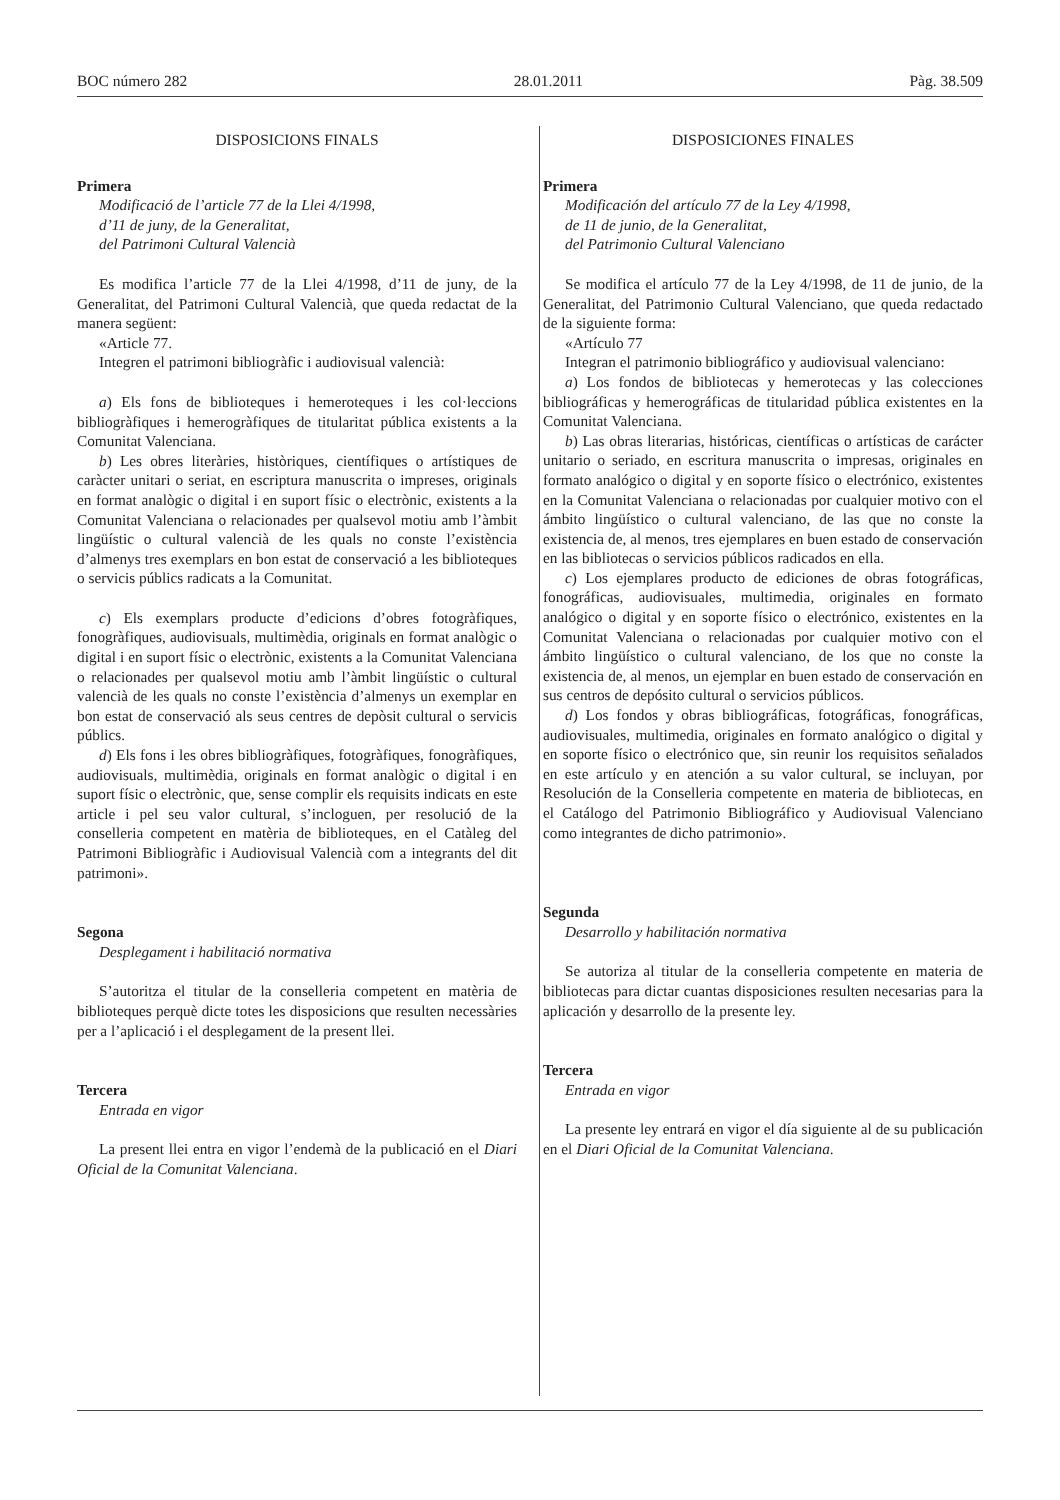BOC número 282 28.01.2011 Pàg. 38.509
DISPOSICIONS FINALS
Primera
Modificació de l’article 77 de la Llei 4/1998,
d’11 de juny, de la Generalitat,
del Patrimoni Cultural Valencià
Es modifica l’article 77 de la Llei 4/1998, d’11 de juny, de la Generalitat, del Patrimoni Cultural Valencià, que queda redactat de la manera següent:
«Article 77.
Integren el patrimoni bibliogràfic i audiovisual valencià:
a) Els fons de biblioteques i hemeroteques i les col·leccions bibliogràfiques i hemerogràfiques de titularitat pública existents a la Comunitat Valenciana.
b) Les obres literàries, històriques, científiques o artístiques de caràcter unitari o seriat, en escriptura manuscrita o impreses, originals en format analògic o digital i en suport físic o electrònic, existents a la Comunitat Valenciana o relacionades per qualsevol motiu amb l’àmbit lingüístic o cultural valencià de les quals no conste l’existència d’almenys tres exemplars en bon estat de conservació a les biblioteques o servicis públics radicats a la Comunitat.
c) Els exemplars producte d’edicions d’obres fotogràfiques, fonogràfiques, audiovisuals, multimèdia, originals en format analògic o digital i en suport físic o electrònic, existents a la Comunitat Valenciana o relacionades per qualsevol motiu amb l’àmbit lingüístic o cultural valencià de les quals no conste l’existència d’almenys un exemplar en bon estat de conservació als seus centres de depòsit cultural o servicis públics.
d) Els fons i les obres bibliogràfiques, fotogràfiques, fonogràfiques, audiovisuals, multimèdia, originals en format analògic o digital i en suport físic o electrònic, que, sense complir els requisits indicats en este article i pel seu valor cultural, s’incloguen, per resolució de la conselleria competent en matèria de biblioteques, en el Catàleg del Patrimoni Bibliogràfic i Audiovisual Valencià com a integrants del dit patrimoni».
Segona
Desplegament i habilitació normativa
S’autoritza el titular de la conselleria competent en matèria de biblioteques perquè dicte totes les disposicions que resulten necessàries per a l’aplicació i el desplegament de la present llei.
Tercera
Entrada en vigor
La present llei entra en vigor l’endemà de la publicació en el Diari Oficial de la Comunitat Valenciana.
DISPOSICIONES FINALES
Primera
Modificación del artículo 77 de la Ley 4/1998,
de 11 de junio, de la Generalitat,
del Patrimonio Cultural Valenciano
Se modifica el artículo 77 de la Ley 4/1998, de 11 de junio, de la Generalitat, del Patrimonio Cultural Valenciano, que queda redactado de la siguiente forma:
«Artículo 77
Integran el patrimonio bibliográfico y audiovisual valenciano:
a) Los fondos de bibliotecas y hemerotecas y las colecciones bibliográficas y hemerográficas de titularidad pública existentes en la Comunitat Valenciana.
b) Las obras literarias, históricas, científicas o artísticas de carácter unitario o seriado, en escritura manuscrita o impresas, originales en formato analógico o digital y en soporte físico o electrónico, existentes en la Comunitat Valenciana o relacionadas por cualquier motivo con el ámbito lingüístico o cultural valenciano, de las que no conste la existencia de, al menos, tres ejemplares en buen estado de conservación en las bibliotecas o servicios públicos radicados en ella.
c) Los ejemplares producto de ediciones de obras fotográficas, fonográficas, audiovisuales, multimedia, originales en formato analógico o digital y en soporte físico o electrónico, existentes en la Comunitat Valenciana o relacionadas por cualquier motivo con el ámbito lingüístico o cultural valenciano, de los que no conste la existencia de, al menos, un ejemplar en buen estado de conservación en sus centros de depósito cultural o servicios públicos.
d) Los fondos y obras bibliográficas, fotográficas, fonográficas, audiovisuales, multimedia, originales en formato analógico o digital y en soporte físico o electrónico que, sin reunir los requisitos señalados en este artículo y en atención a su valor cultural, se incluyan, por Resolución de la Conselleria competente en materia de bibliotecas, en el Catálogo del Patrimonio Bibliográfico y Audiovisual Valenciano como integrantes de dicho patrimonio».
Segunda
Desarrollo y habilitación normativa
Se autoriza al titular de la conselleria competente en materia de bibliotecas para dictar cuantas disposiciones resulten necesarias para la aplicación y desarrollo de la presente ley.
Tercera
Entrada en vigor
La presente ley entrará en vigor el día siguiente al de su publicación en el Diari Oficial de la Comunitat Valenciana.